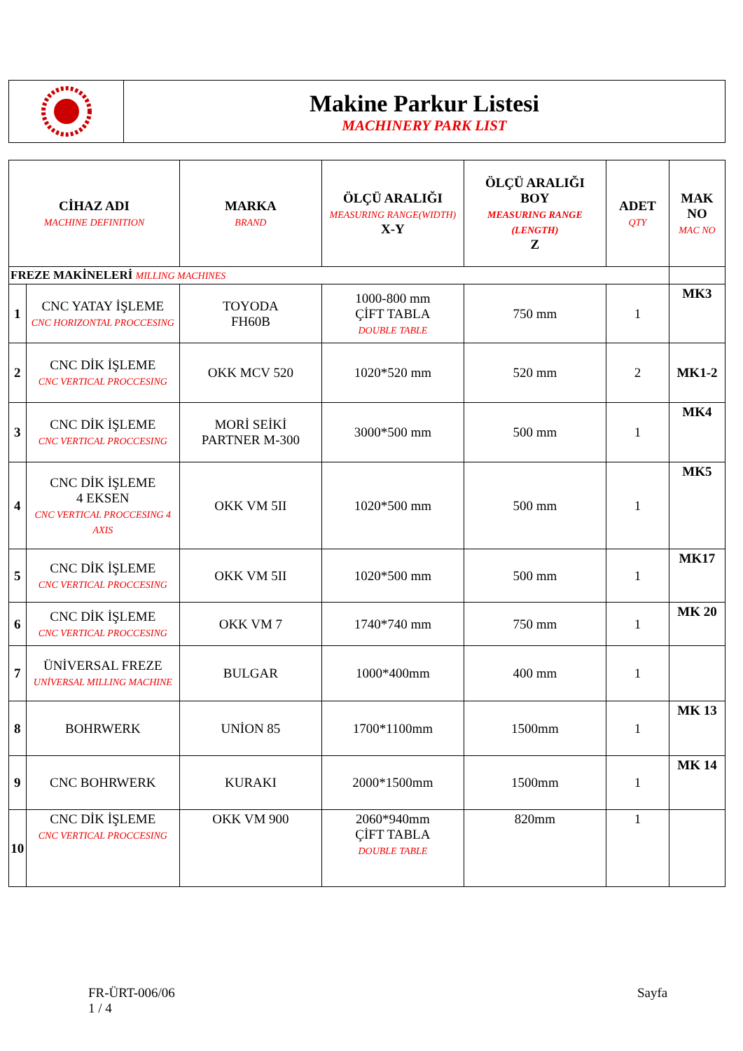Makine Parkur Listesi
MACHINERY PARK LIST
| CİHAZ ADI MACHINE DEFINITION | | MARKA BRAND | ÖLÇÜ ARALIĞI MEASURING RANGE(WIDTH) X-Y | ÖLÇÜ ARALIĞI BOY MEASURING RANGE (LENGTH) Z | ADET QTY | MAK NO MAC NO |
| --- | --- | --- | --- | --- | --- | --- |
| FREZE MAKİNELERİ MILLING MACHINES | | | | | | |
| 1 | CNC YATAY İŞLEME CNC HORIZONTAL PROCCESING | TOYODA FH60B | 1000-800 mm ÇİFT TABLA DOUBLE TABLE | 750 mm | 1 | MK3 |
| 2 | CNC DİK İŞLEME CNC VERTICAL PROCCESING | OKK MCV 520 | 1020*520 mm | 520 mm | 2 | MK1-2 |
| 3 | CNC DİK İŞLEME CNC VERTICAL PROCCESING | MORİ SEİKİ PARTNER M-300 | 3000*500 mm | 500 mm | 1 | MK4 |
| 4 | CNC DİK İŞLEME 4 EKSEN CNC VERTICAL PROCCESING 4 AXIS | OKK VM 5II | 1020*500 mm | 500 mm | 1 | MK5 |
| 5 | CNC DİK İŞLEME CNC VERTICAL PROCCESING | OKK VM 5II | 1020*500 mm | 500 mm | 1 | MK17 |
| 6 | CNC DİK İŞLEME CNC VERTICAL PROCCESING | OKK VM 7 | 1740*740 mm | 750 mm | 1 | MK 20 |
| 7 | ÜNİVERSAL FREZE UNİVERSAL MILLING MACHINE | BULGAR | 1000*400mm | 400 mm | 1 | |
| 8 | BOHRWERK | UNİON 85 | 1700*1100mm | 1500mm | 1 | MK 13 |
| 9 | CNC BOHRWERK | KURAKI | 2000*1500mm | 1500mm | 1 | MK 14 |
| 10 | CNC DİK İŞLEME CNC VERTICAL PROCCESING | OKK VM 900 | 2060*940mm ÇİFT TABLA DOUBLE TABLE | 820mm | 1 | |
FR-ÜRT-006/06
1 / 4
Sayfa